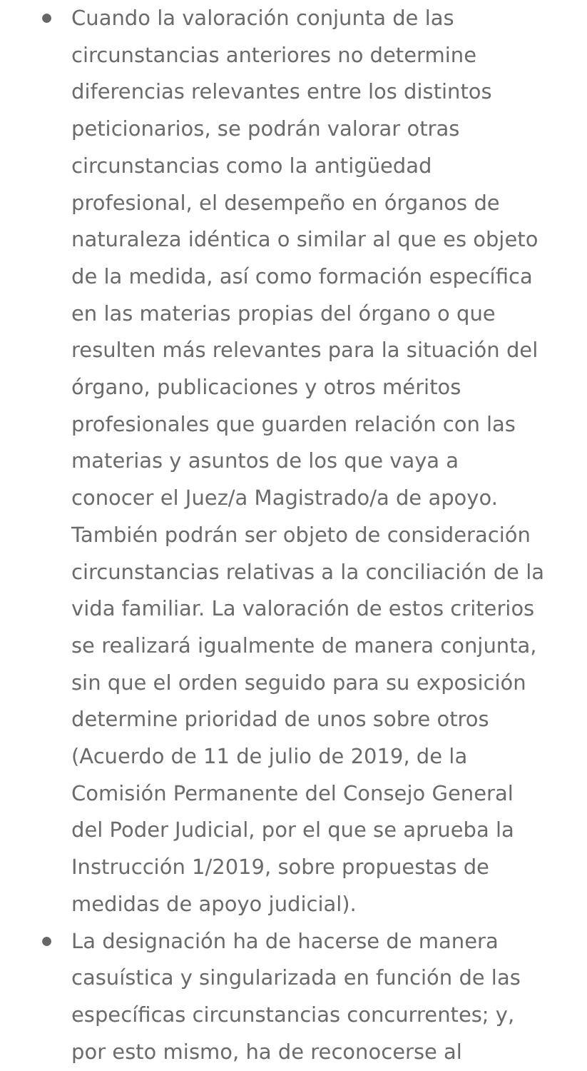Cuando la valoración conjunta de las circunstancias anteriores no determine diferencias relevantes entre los distintos peticionarios, se podrán valorar otras circunstancias como la antigüedad profesional, el desempeño en órganos de naturaleza idéntica o similar al que es objeto de la medida, así como formación específica en las materias propias del órgano o que resulten más relevantes para la situación del órgano, publicaciones y otros méritos profesionales que guarden relación con las materias y asuntos de los que vaya a conocer el Juez/a Magistrado/a de apoyo. También podrán ser objeto de consideración circunstancias relativas a la conciliación de la vida familiar. La valoración de estos criterios se realizará igualmente de manera conjunta, sin que el orden seguido para su exposición determine prioridad de unos sobre otros (Acuerdo de 11 de julio de 2019, de la Comisión Permanente del Consejo General del Poder Judicial, por el que se aprueba la Instrucción 1/2019, sobre propuestas de medidas de apoyo judicial).
La designación ha de hacerse de manera casuística y singularizada en función de las específicas circunstancias concurrentes; y, por esto mismo, ha de reconocerse al